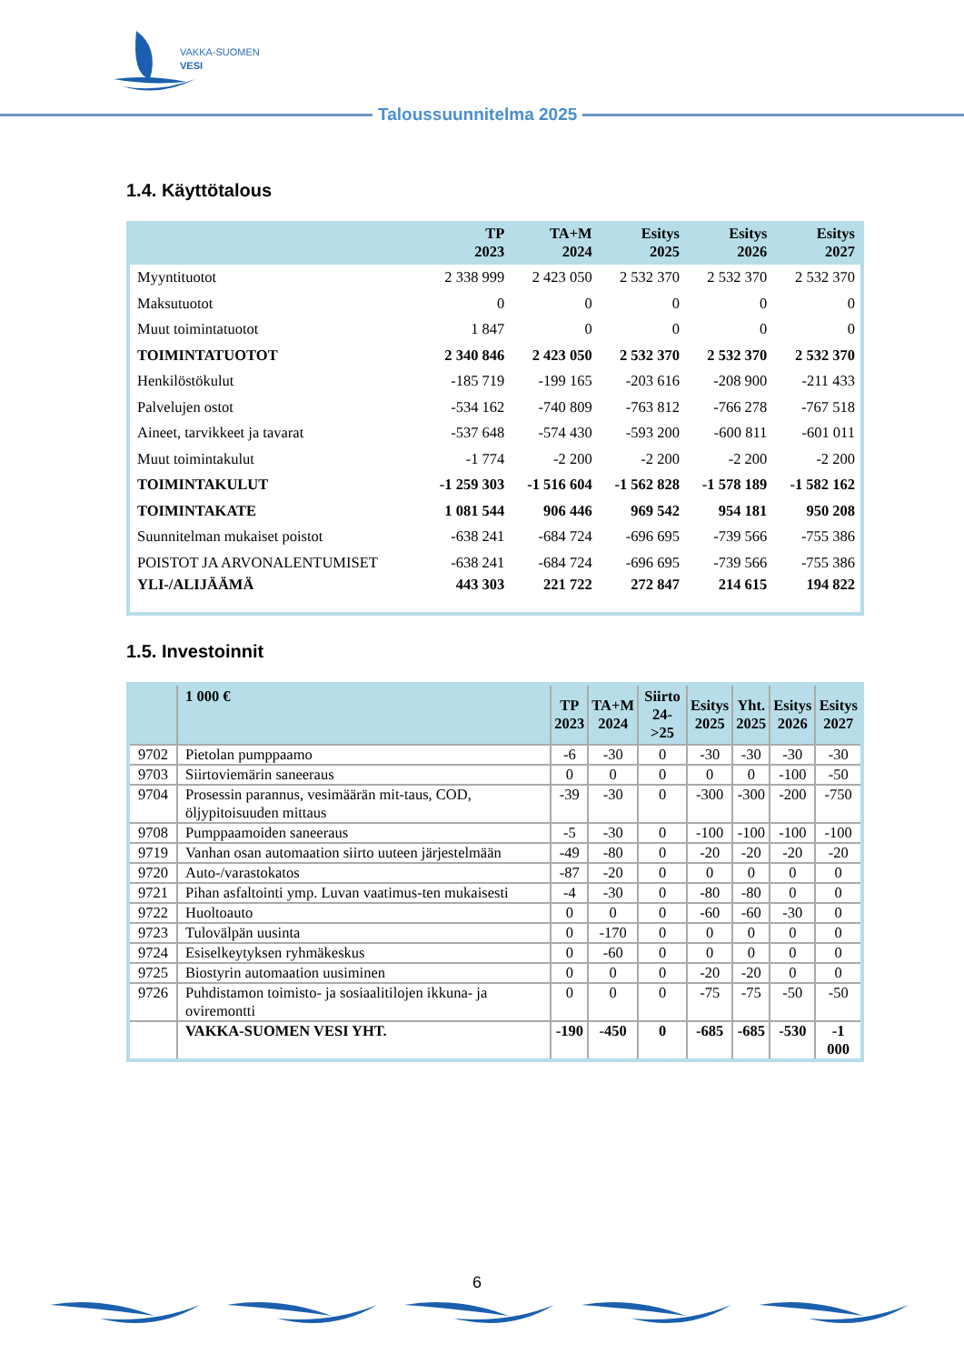VAKKA-SUOMEN
VESI
Taloussuunnitelma 2025
1.4. Käyttötalous
| | TP 2023 | TA+M 2024 | Esitys 2025 | Esitys 2026 | Esitys 2027 |
| --- | --- | --- | --- | --- | --- |
| Myyntituotot | 2 338 999 | 2 423 050 | 2 532 370 | 2 532 370 | 2 532 370 |
| Maksutuotot | 0 | 0 | 0 | 0 | 0 |
| Muut toimintatuotot | 1 847 | 0 | 0 | 0 | 0 |
| TOIMINTATUOTOT | 2 340 846 | 2 423 050 | 2 532 370 | 2 532 370 | 2 532 370 |
| Henkilöstökulut | -185 719 | -199 165 | -203 616 | -208 900 | -211 433 |
| Palvelujen ostot | -534 162 | -740 809 | -763 812 | -766 278 | -767 518 |
| Aineet, tarvikkeet ja tavarat | -537 648 | -574 430 | -593 200 | -600 811 | -601 011 |
| Muut toimintakulut | -1 774 | -2 200 | -2 200 | -2 200 | -2 200 |
| TOIMINTAKULUT | -1 259 303 | -1 516 604 | -1 562 828 | -1 578 189 | -1 582 162 |
| TOIMINTAKATE | 1 081 544 | 906 446 | 969 542 | 954 181 | 950 208 |
| Suunnitelman mukaiset poistot | -638 241 | -684 724 | -696 695 | -739 566 | -755 386 |
| POISTOT JA ARVONALENTUMISET | -638 241 | -684 724 | -696 695 | -739 566 | -755 386 |
| YLI-/ALIJÄÄMÄ | 443 303 | 221 722 | 272 847 | 214 615 | 194 822 |
1.5. Investoinnit
| | 1 000 € | TP 2023 | TA+M 2024 | Siirto 24->25 | Esitys 2025 | Yht. 2025 | Esitys 2026 | Esitys 2027 |
| --- | --- | --- | --- | --- | --- | --- | --- | --- |
| 9702 | Pietolan pumppaamo | -6 | -30 | 0 | -30 | -30 | -30 | -30 |
| 9703 | Siirtoviemärin saneeraus | 0 | 0 | 0 | 0 | 0 | -100 | -50 |
| 9704 | Prosessin parannus, vesimäärän mit-taus, COD, öljypitoisuuden mittaus | -39 | -30 | 0 | -300 | -300 | -200 | -750 |
| 9708 | Pumppaamoiden saneeraus | -5 | -30 | 0 | -100 | -100 | -100 | -100 |
| 9719 | Vanhan osan automaation siirto uuteen järjestelmään | -49 | -80 | 0 | -20 | -20 | -20 | -20 |
| 9720 | Auto-/varastokatos | -87 | -20 | 0 | 0 | 0 | 0 | 0 |
| 9721 | Pihan asfaltointi ymp. Luvan vaatimus-ten mukaisesti | -4 | -30 | 0 | -80 | -80 | 0 | 0 |
| 9722 | Huoltoauto | 0 | 0 | 0 | -60 | -60 | -30 | 0 |
| 9723 | Tulovälpän uusinta | 0 | -170 | 0 | 0 | 0 | 0 | 0 |
| 9724 | Esiselkeytyksen ryhmäkeskus | 0 | -60 | 0 | 0 | 0 | 0 | 0 |
| 9725 | Biostyrin automaation uusiminen | 0 | 0 | 0 | -20 | -20 | 0 | 0 |
| 9726 | Puhdistamon toimisto- ja sosiaalitilojen ikkuna- ja oviremontti | 0 | 0 | 0 | -75 | -75 | -50 | -50 |
| | VAKKA-SUOMEN VESI YHT. | -190 | -450 | 0 | -685 | -685 | -530 | -1 000 |
6